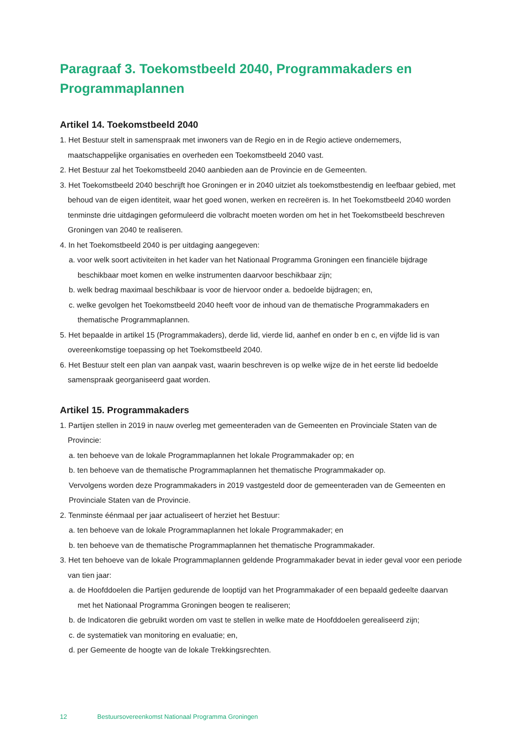Paragraaf 3. Toekomstbeeld 2040, Programmakaders en Programmaplannen
Artikel 14. Toekomstbeeld 2040
1. Het Bestuur stelt in samenspraak met inwoners van de Regio en in de Regio actieve ondernemers, maatschappelijke organisaties en overheden een Toekomstbeeld 2040 vast.
2. Het Bestuur zal het Toekomstbeeld 2040 aanbieden aan de Provincie en de Gemeenten.
3. Het Toekomstbeeld 2040 beschrijft hoe Groningen er in 2040 uitziet als toekomstbestendig en leefbaar gebied, met behoud van de eigen identiteit, waar het goed wonen, werken en recreëren is. In het Toekomstbeeld 2040 worden tenminste drie uitdagingen geformuleerd die volbracht moeten worden om het in het Toekomstbeeld beschreven Groningen van 2040 te realiseren.
4. In het Toekomstbeeld 2040 is per uitdaging aangegeven:
a. voor welk soort activiteiten in het kader van het Nationaal Programma Groningen een financiële bijdrage beschikbaar moet komen en welke instrumenten daarvoor beschikbaar zijn;
b. welk bedrag maximaal beschikbaar is voor de hiervoor onder a. bedoelde bijdragen; en,
c. welke gevolgen het Toekomstbeeld 2040 heeft voor de inhoud van de thematische Programmakaders en thematische Programmaplannen.
5. Het bepaalde in artikel 15 (Programmakaders), derde lid, vierde lid, aanhef en onder b en c, en vijfde lid is van overeenkomstige toepassing op het Toekomstbeeld 2040.
6. Het Bestuur stelt een plan van aanpak vast, waarin beschreven is op welke wijze de in het eerste lid bedoelde samenspraak georganiseerd gaat worden.
Artikel 15. Programmakaders
1. Partijen stellen in 2019 in nauw overleg met gemeenteraden van de Gemeenten en Provinciale Staten van de Provincie:
a. ten behoeve van de lokale Programmaplannen het lokale Programmakader op; en
b. ten behoeve van de thematische Programmaplannen het thematische Programmakader op.
Vervolgens worden deze Programmakaders in 2019 vastgesteld door de gemeenteraden van de Gemeenten en Provinciale Staten van de Provincie.
2. Tenminste éénmaal per jaar actualiseert of herziet het Bestuur:
a. ten behoeve van de lokale Programmaplannen het lokale Programmakader; en
b. ten behoeve van de thematische Programmaplannen het thematische Programmakader.
3. Het ten behoeve van de lokale Programmaplannen geldende Programmakader bevat in ieder geval voor een periode van tien jaar:
a. de Hoofddoelen die Partijen gedurende de looptijd van het Programmakader of een bepaald gedeelte daarvan met het Nationaal Programma Groningen beogen te realiseren;
b. de Indicatoren die gebruikt worden om vast te stellen in welke mate de Hoofddoelen gerealiseerd zijn;
c. de systematiek van monitoring en evaluatie; en,
d. per Gemeente de hoogte van de lokale Trekkingsrechten.
12 Bestuursovereenkomst Nationaal Programma Groningen